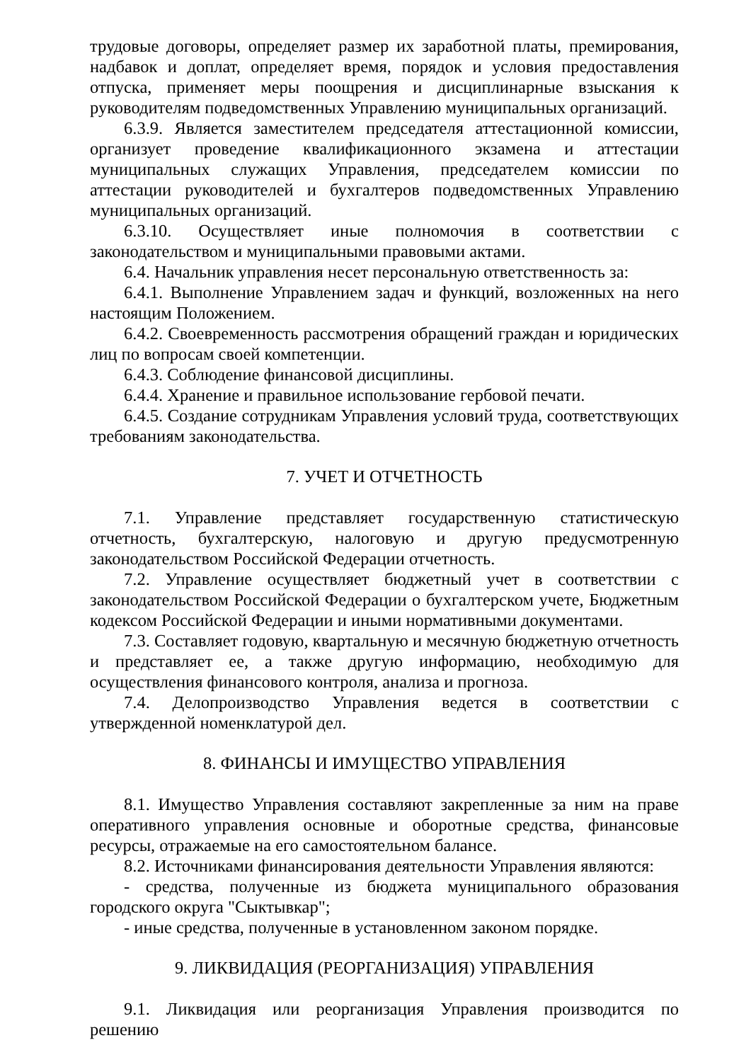трудовые договоры, определяет размер их заработной платы, премирования, надбавок и доплат, определяет время, порядок и условия предоставления отпуска, применяет меры поощрения и дисциплинарные взыскания к руководителям подведомственных Управлению муниципальных организаций.
6.3.9. Является заместителем председателя аттестационной комиссии, организует проведение квалификационного экзамена и аттестации муниципальных служащих Управления, председателем комиссии по аттестации руководителей и бухгалтеров подведомственных Управлению муниципальных организаций.
6.3.10. Осуществляет иные полномочия в соответствии с законодательством и муниципальными правовыми актами.
6.4. Начальник управления несет персональную ответственность за:
6.4.1. Выполнение Управлением задач и функций, возложенных на него настоящим Положением.
6.4.2. Своевременность рассмотрения обращений граждан и юридических лиц по вопросам своей компетенции.
6.4.3. Соблюдение финансовой дисциплины.
6.4.4. Хранение и правильное использование гербовой печати.
6.4.5. Создание сотрудникам Управления условий труда, соответствующих требованиям законодательства.
7. УЧЕТ И ОТЧЕТНОСТЬ
7.1. Управление представляет государственную статистическую отчетность, бухгалтерскую, налоговую и другую предусмотренную законодательством Российской Федерации отчетность.
7.2. Управление осуществляет бюджетный учет в соответствии с законодательством Российской Федерации о бухгалтерском учете, Бюджетным кодексом Российской Федерации и иными нормативными документами.
7.3. Составляет годовую, квартальную и месячную бюджетную отчетность и представляет ее, а также другую информацию, необходимую для осуществления финансового контроля, анализа и прогноза.
7.4. Делопроизводство Управления ведется в соответствии с утвержденной номенклатурой дел.
8. ФИНАНСЫ И ИМУЩЕСТВО УПРАВЛЕНИЯ
8.1. Имущество Управления составляют закрепленные за ним на праве оперативного управления основные и оборотные средства, финансовые ресурсы, отражаемые на его самостоятельном балансе.
8.2. Источниками финансирования деятельности Управления являются:
- средства, полученные из бюджета муниципального образования городского округа "Сыктывкар";
- иные средства, полученные в установленном законом порядке.
9. ЛИКВИДАЦИЯ (РЕОРГАНИЗАЦИЯ) УПРАВЛЕНИЯ
9.1. Ликвидация или реорганизация Управления производится по решению